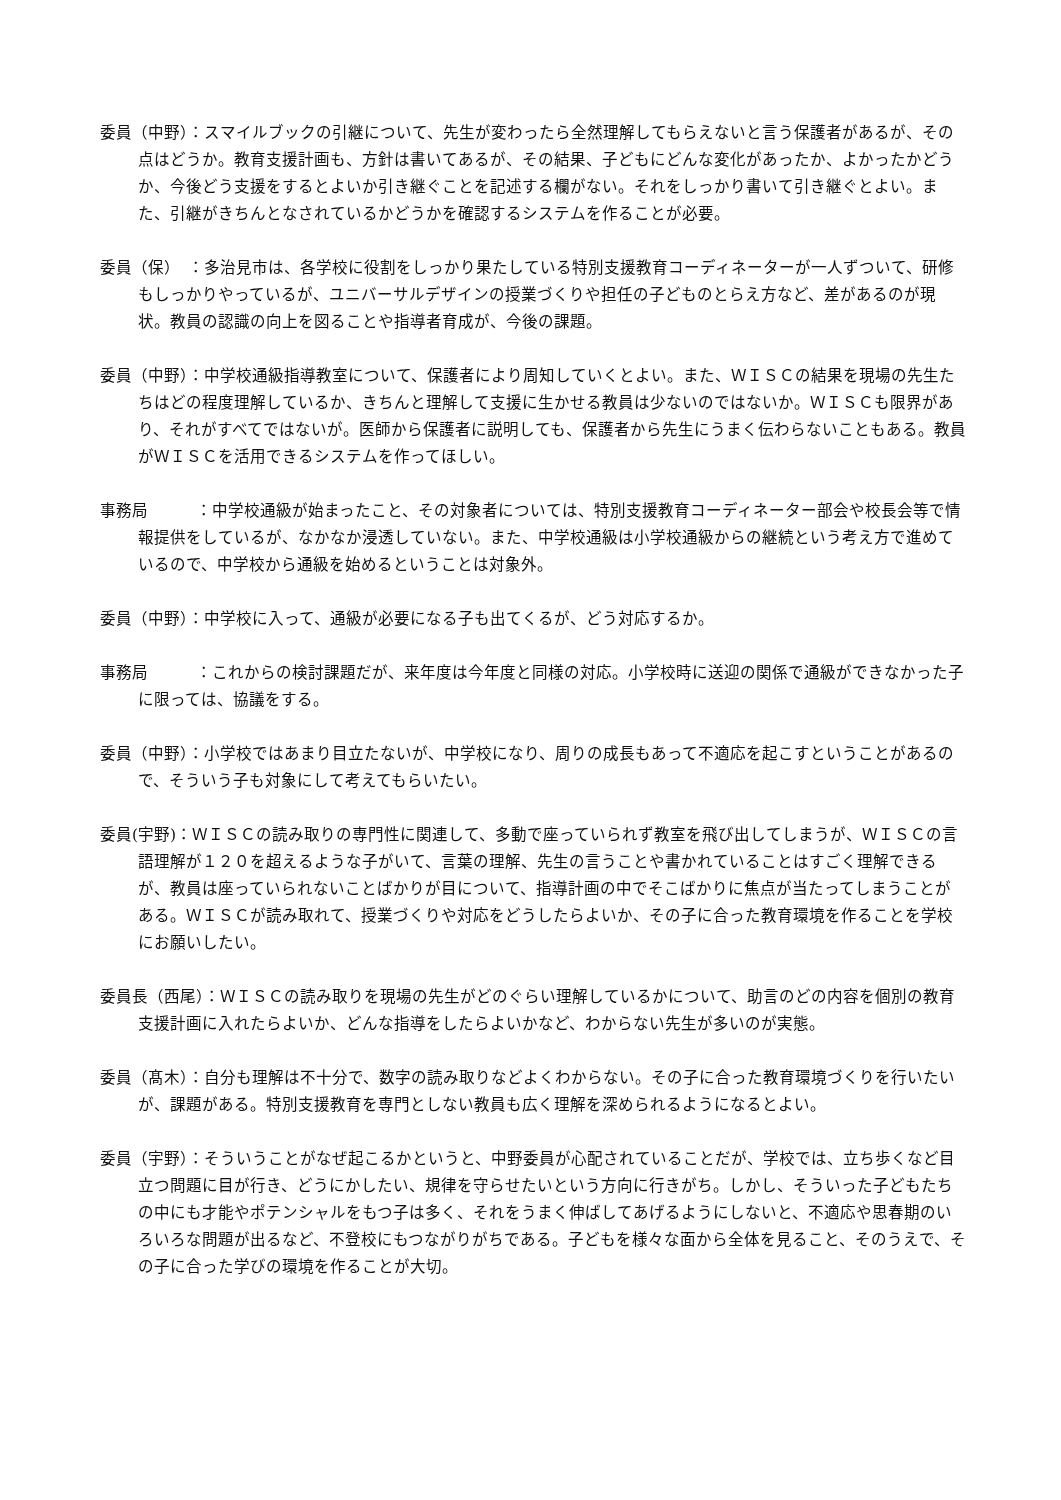委員（中野）：スマイルブックの引継について、先生が変わったら全然理解してもらえないと言う保護者があるが、その点はどうか。教育支援計画も、方針は書いてあるが、その結果、子どもにどんな変化があったか、よかったかどうか、今後どう支援をするとよいか引き継ぐことを記述する欄がない。それをしっかり書いて引き継ぐとよい。また、引継がきちんとなされているかどうかを確認するシステムを作ることが必要。
委員（保）　：多治見市は、各学校に役割をしっかり果たしている特別支援教育コーディネーターが一人ずついて、研修もしっかりやっているが、ユニバーサルデザインの授業づくりや担任の子どものとらえ方など、差があるのが現状。教員の認識の向上を図ることや指導者育成が、今後の課題。
委員（中野）：中学校通級指導教室について、保護者により周知していくとよい。また、ＷＩＳＣの結果を現場の先生たちはどの程度理解しているか、きちんと理解して支援に生かせる教員は少ないのではないか。ＷＩＳＣも限界があり、それがすべてではないが。医師から保護者に説明しても、保護者から先生にうまく伝わらないこともある。教員がＷＩＳＣを活用できるシステムを作ってほしい。
事務局　　　：中学校通級が始まったこと、その対象者については、特別支援教育コーディネーター部会や校長会等で情報提供をしているが、なかなか浸透していない。また、中学校通級は小学校通級からの継続という考え方で進めているので、中学校から通級を始めるということは対象外。
委員（中野）：中学校に入って、通級が必要になる子も出てくるが、どう対応するか。
事務局　　　：これからの検討課題だが、来年度は今年度と同様の対応。小学校時に送迎の関係で通級ができなかった子に限っては、協議をする。
委員（中野）：小学校ではあまり目立たないが、中学校になり、周りの成長もあって不適応を起こすということがあるので、そういう子も対象にして考えてもらいたい。
委員(宇野)：ＷＩＳＣの読み取りの専門性に関連して、多動で座っていられず教室を飛び出してしまうが、ＷＩＳＣの言語理解が１２０を超えるような子がいて、言葉の理解、先生の言うことや書かれていることはすごく理解できるが、教員は座っていられないことばかりが目について、指導計画の中でそこばかりに焦点が当たってしまうことがある。ＷＩＳＣが読み取れて、授業づくりや対応をどうしたらよいか、その子に合った教育環境を作ることを学校にお願いしたい。
委員長（西尾）：ＷＩＳＣの読み取りを現場の先生がどのぐらい理解しているかについて、助言のどの内容を個別の教育支援計画に入れたらよいか、どんな指導をしたらよいかなど、わからない先生が多いのが実態。
委員（髙木）：自分も理解は不十分で、数字の読み取りなどよくわからない。その子に合った教育環境づくりを行いたいが、課題がある。特別支援教育を専門としない教員も広く理解を深められるようになるとよい。
委員（宇野）：そういうことがなぜ起こるかというと、中野委員が心配されていることだが、学校では、立ち歩くなど目立つ問題に目が行き、どうにかしたい、規律を守らせたいという方向に行きがち。しかし、そういった子どもたちの中にも才能やポテンシャルをもつ子は多く、それをうまく伸ばしてあげるようにしないと、不適応や思春期のいろいろな問題が出るなど、不登校にもつながりがちである。子どもを様々な面から全体を見ること、そのうえで、その子に合った学びの環境を作ることが大切。